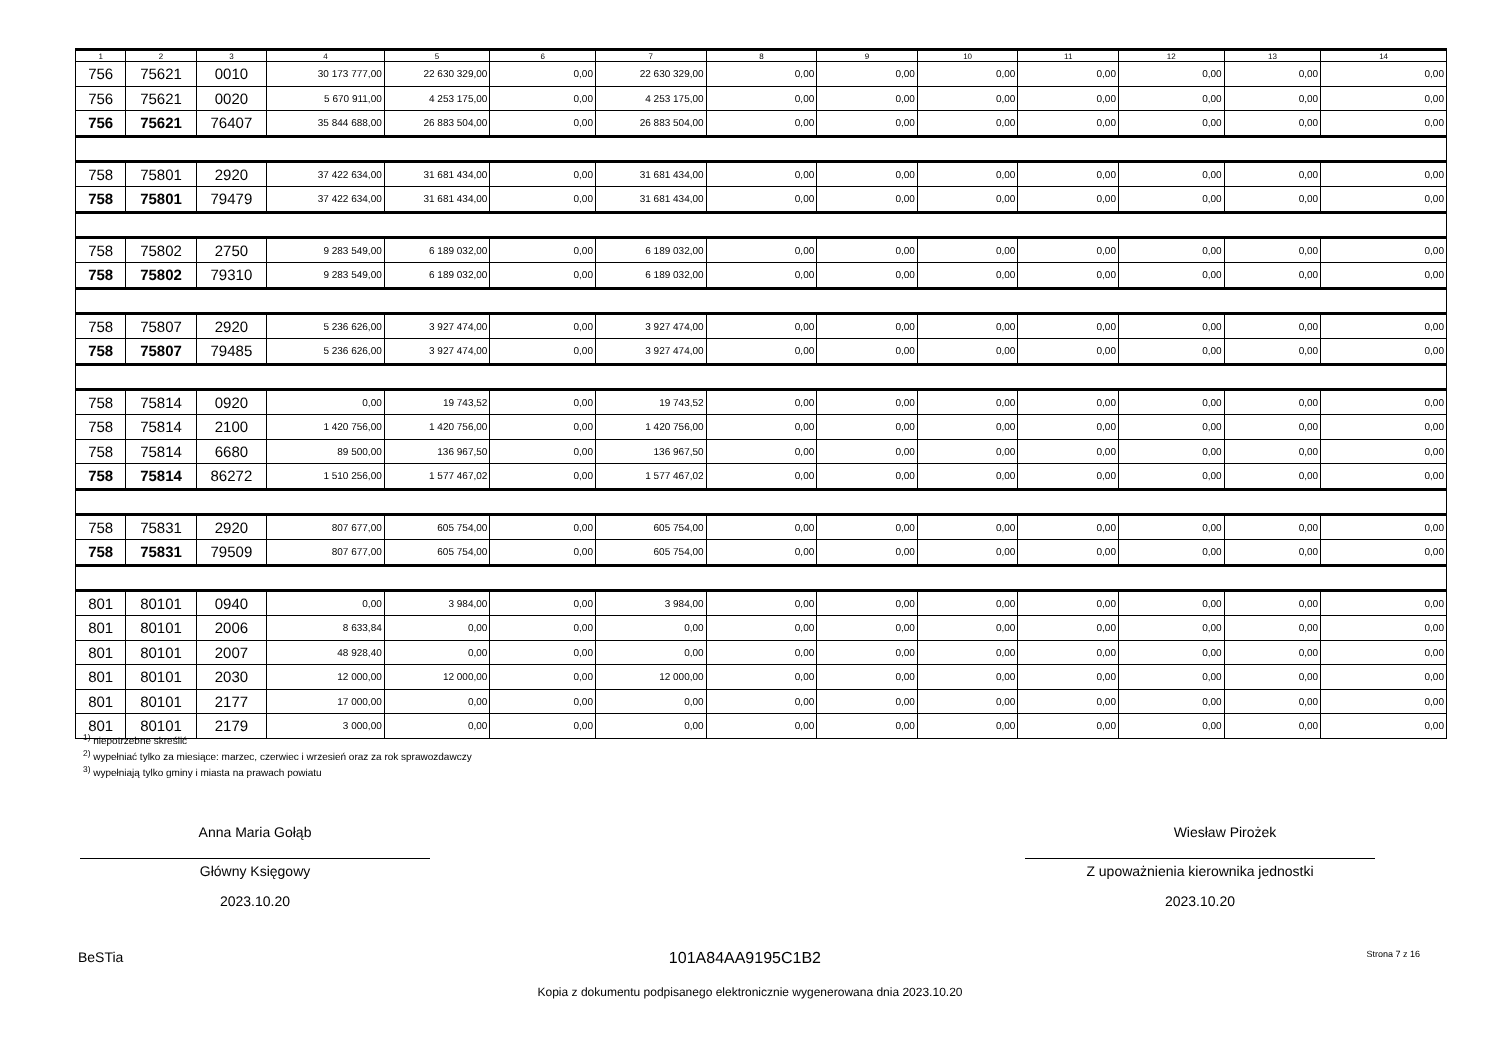| 1 | 2 | 3 | 4 | 5 | 6 | 7 | 8 | 9 | 10 | 11 | 12 | 13 | 14 |
| --- | --- | --- | --- | --- | --- | --- | --- | --- | --- | --- | --- | --- | --- |
| 756 | 75621 | 0010 | 30 173 777,00 | 22 630 329,00 | 0,00 | 22 630 329,00 | 0,00 | 0,00 | 0,00 | 0,00 | 0,00 | 0,00 | 0,00 |
| 756 | 75621 | 0020 | 5 670 911,00 | 4 253 175,00 | 0,00 | 4 253 175,00 | 0,00 | 0,00 | 0,00 | 0,00 | 0,00 | 0,00 | 0,00 |
| 756 | 75621 | 76407 | 35 844 688,00 | 26 883 504,00 | 0,00 | 26 883 504,00 | 0,00 | 0,00 | 0,00 | 0,00 | 0,00 | 0,00 | 0,00 |
| 758 | 75801 | 2920 | 37 422 634,00 | 31 681 434,00 | 0,00 | 31 681 434,00 | 0,00 | 0,00 | 0,00 | 0,00 | 0,00 | 0,00 | 0,00 |
| 758 | 75801 | 79479 | 37 422 634,00 | 31 681 434,00 | 0,00 | 31 681 434,00 | 0,00 | 0,00 | 0,00 | 0,00 | 0,00 | 0,00 | 0,00 |
| 758 | 75802 | 2750 | 9 283 549,00 | 6 189 032,00 | 0,00 | 6 189 032,00 | 0,00 | 0,00 | 0,00 | 0,00 | 0,00 | 0,00 | 0,00 |
| 758 | 75802 | 79310 | 9 283 549,00 | 6 189 032,00 | 0,00 | 6 189 032,00 | 0,00 | 0,00 | 0,00 | 0,00 | 0,00 | 0,00 | 0,00 |
| 758 | 75807 | 2920 | 5 236 626,00 | 3 927 474,00 | 0,00 | 3 927 474,00 | 0,00 | 0,00 | 0,00 | 0,00 | 0,00 | 0,00 | 0,00 |
| 758 | 75807 | 79485 | 5 236 626,00 | 3 927 474,00 | 0,00 | 3 927 474,00 | 0,00 | 0,00 | 0,00 | 0,00 | 0,00 | 0,00 | 0,00 |
| 758 | 75814 | 0920 | 0,00 | 19 743,52 | 0,00 | 19 743,52 | 0,00 | 0,00 | 0,00 | 0,00 | 0,00 | 0,00 | 0,00 |
| 758 | 75814 | 2100 | 1 420 756,00 | 1 420 756,00 | 0,00 | 1 420 756,00 | 0,00 | 0,00 | 0,00 | 0,00 | 0,00 | 0,00 | 0,00 |
| 758 | 75814 | 6680 | 89 500,00 | 136 967,50 | 0,00 | 136 967,50 | 0,00 | 0,00 | 0,00 | 0,00 | 0,00 | 0,00 | 0,00 |
| 758 | 75814 | 86272 | 1 510 256,00 | 1 577 467,02 | 0,00 | 1 577 467,02 | 0,00 | 0,00 | 0,00 | 0,00 | 0,00 | 0,00 | 0,00 |
| 758 | 75831 | 2920 | 807 677,00 | 605 754,00 | 0,00 | 605 754,00 | 0,00 | 0,00 | 0,00 | 0,00 | 0,00 | 0,00 | 0,00 |
| 758 | 75831 | 79509 | 807 677,00 | 605 754,00 | 0,00 | 605 754,00 | 0,00 | 0,00 | 0,00 | 0,00 | 0,00 | 0,00 | 0,00 |
| 801 | 80101 | 0940 | 0,00 | 3 984,00 | 0,00 | 3 984,00 | 0,00 | 0,00 | 0,00 | 0,00 | 0,00 | 0,00 | 0,00 |
| 801 | 80101 | 2006 | 8 633,84 | 0,00 | 0,00 | 0,00 | 0,00 | 0,00 | 0,00 | 0,00 | 0,00 | 0,00 | 0,00 |
| 801 | 80101 | 2007 | 48 928,40 | 0,00 | 0,00 | 0,00 | 0,00 | 0,00 | 0,00 | 0,00 | 0,00 | 0,00 | 0,00 |
| 801 | 80101 | 2030 | 12 000,00 | 12 000,00 | 0,00 | 12 000,00 | 0,00 | 0,00 | 0,00 | 0,00 | 0,00 | 0,00 | 0,00 |
| 801 | 80101 | 2177 | 17 000,00 | 0,00 | 0,00 | 0,00 | 0,00 | 0,00 | 0,00 | 0,00 | 0,00 | 0,00 | 0,00 |
| 801 | 80101 | 2179 | 3 000,00 | 0,00 | 0,00 | 0,00 | 0,00 | 0,00 | 0,00 | 0,00 | 0,00 | 0,00 | 0,00 |
<sup>1)</sup> niepotrzebne skreślić
<sup>2)</sup> wypełniać tylko za miesiące: marzec, czerwiec i wrzesień oraz za rok sprawozdawczy
<sup>3)</sup> wypełniają tylko gminy i miasta na prawach powiatu
Anna Maria Gołąb
Główny Księgowy
2023.10.20
Wiesław Pirożek
Z upoważnienia kierownika jednostki
2023.10.20
BeSTia 101A84AA9195C1B2 Strona 7 z 16
Kopia z dokumentu podpisanego elektronicznie wygenerowana dnia 2023.10.20